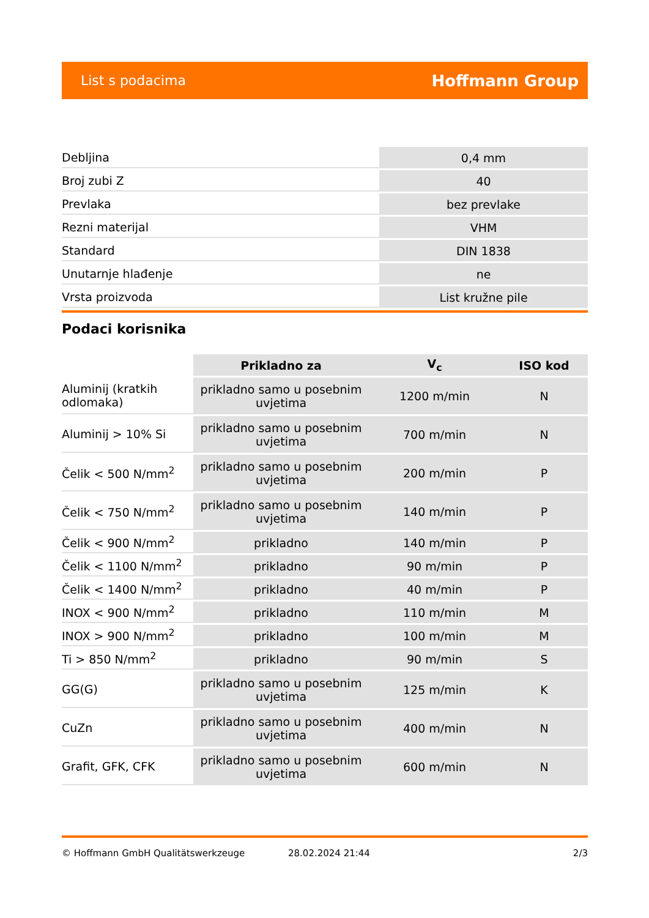List s podacima Hoffmann Group
| Debljina | 0,4 mm |
| Broj zubi Z | 40 |
| Prevlaka | bez prevlake |
| Rezni materijal | VHM |
| Standard | DIN 1838 |
| Unutarnje hlađenje | ne |
| Vrsta proizvoda | List kružne pile |
Podaci korisnika
| | Prikladno za | V<sub>c</sub> | ISO kod |
| --- | --- | --- | --- |
| Aluminij (kratkih odlomaka) | prikladno samo u posebnim uvjetima | 1200 m/min | N |
| Aluminij > 10% Si | prikladno samo u posebnim uvjetima | 700 m/min | N |
| Čelik < 500 N/mm<sup>2</sup> | prikladno samo u posebnim uvjetima | 200 m/min | P |
| Čelik < 750 N/mm<sup>2</sup> | prikladno samo u posebnim uvjetima | 140 m/min | P |
| Čelik < 900 N/mm<sup>2</sup> | prikladno | 140 m/min | P |
| Čelik < 1100 N/mm<sup>2</sup> | prikladno | 90 m/min | P |
| Čelik < 1400 N/mm<sup>2</sup> | prikladno | 40 m/min | P |
| INOX < 900 N/mm<sup>2</sup> | prikladno | 110 m/min | M |
| INOX > 900 N/mm<sup>2</sup> | prikladno | 100 m/min | M |
| Ti > 850 N/mm<sup>2</sup> | prikladno | 90 m/min | S |
| GG(G) | prikladno samo u posebnim uvjetima | 125 m/min | K |
| CuZn | prikladno samo u posebnim uvjetima | 400 m/min | N |
| Grafit, GFK, CFK | prikladno samo u posebnim uvjetima | 600 m/min | N |
© Hoffmann GmbH Qualitätswerkzeuge 28.02.2024 21:44 2/3